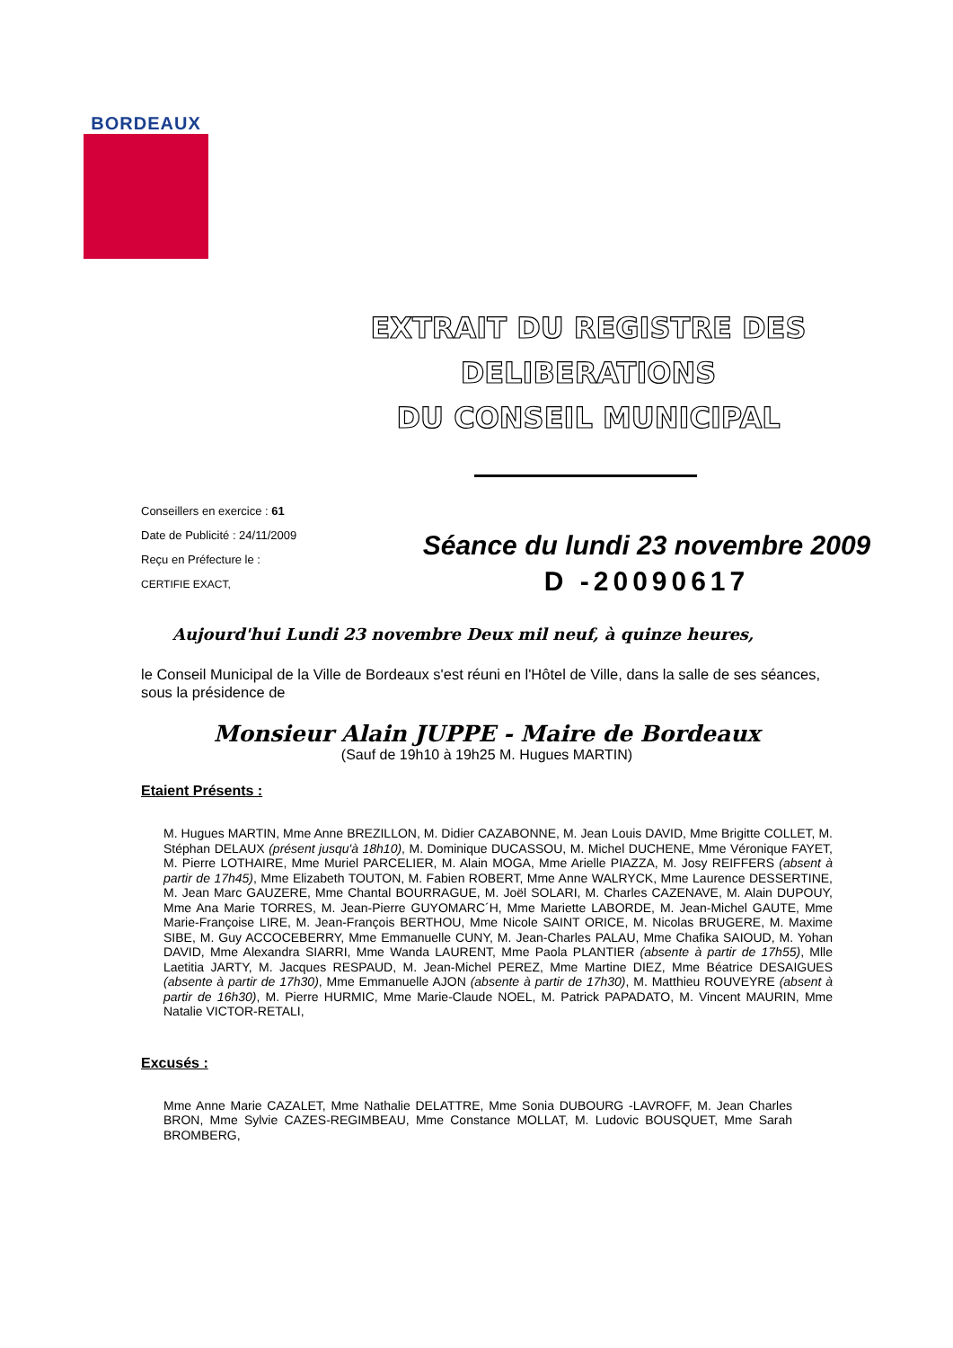BORDEAUX
EXTRAIT DU REGISTRE DES DELIBERATIONS
DU CONSEIL MUNICIPAL
Conseillers en exercice : 61
Date de Publicité : 24/11/2009
Reçu en Préfecture le :
CERTIFIE EXACT,
Séance du lundi 23 novembre 2009
D -20090617
Aujourd'hui Lundi 23 novembre Deux mil neuf, à quinze heures,
le Conseil Municipal de la Ville de Bordeaux s'est réuni en l'Hôtel de Ville, dans la salle de ses séances, sous la présidence de
Monsieur Alain JUPPE - Maire de Bordeaux
(Sauf de 19h10 à 19h25 M. Hugues MARTIN)
Etaient Présents :
M. Hugues MARTIN, Mme Anne BREZILLON, M. Didier CAZABONNE, M. Jean Louis DAVID, Mme Brigitte COLLET, M. Stéphan DELAUX (présent jusqu'à 18h10), M. Dominique DUCASSOU, M. Michel DUCHENE, Mme Véronique FAYET, M. Pierre LOTHAIRE, Mme Muriel PARCELIER, M. Alain MOGA, Mme Arielle PIAZZA, M. Josy REIFFERS (absent à partir de 17h45), Mme Elizabeth TOUTON, M. Fabien ROBERT, Mme Anne WALRYCK, Mme Laurence DESSERTINE, M. Jean Marc GAUZERE, Mme Chantal BOURRAGUE, M. Joël SOLARI, M. Charles CAZENAVE, M. Alain DUPOUY, Mme Ana Marie TORRES, M. Jean-Pierre GUYOMARC´H, Mme Mariette LABORDE, M. Jean-Michel GAUTE, Mme Marie-Françoise LIRE, M. Jean-François BERTHOU, Mme Nicole SAINT ORICE, M. Nicolas BRUGERE, M. Maxime SIBE, M. Guy ACCOCEBERRY, Mme Emmanuelle CUNY, M. Jean-Charles PALAU, Mme Chafika SAIOUD, M. Yohan DAVID, Mme Alexandra SIARRI, Mme Wanda LAURENT, Mme Paola PLANTIER (absente à partir de 17h55), Mlle Laetitia JARTY, M. Jacques RESPAUD, M. Jean-Michel PEREZ, Mme Martine DIEZ, Mme Béatrice DESAIGUES (absente à partir de 17h30), Mme Emmanuelle AJON (absente à partir de 17h30), M. Matthieu ROUVEYRE (absent à partir de 16h30), M. Pierre HURMIC, Mme Marie-Claude NOEL, M. Patrick PAPADATO, M. Vincent MAURIN, Mme Natalie VICTOR-RETALI,
Excusés :
Mme Anne Marie CAZALET, Mme Nathalie DELATTRE, Mme Sonia DUBOURG -LAVROFF, M. Jean Charles BRON, Mme Sylvie CAZES-REGIMBEAU, Mme Constance MOLLAT, M. Ludovic BOUSQUET, Mme Sarah BROMBERG,